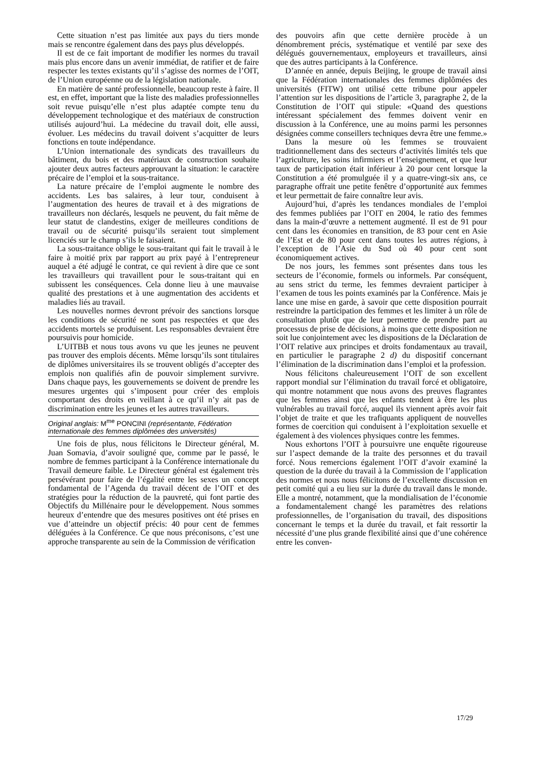Cette situation n’est pas limitée aux pays du tiers monde mais se rencontre également dans des pays plus développés.
Il est de ce fait important de modifier les normes du travail mais plus encore dans un avenir immédiat, de ratifier et de faire respecter les textes existants qu’il s’agisse des normes de l’OIT, de l’Union européenne ou de la législation nationale.
En matière de santé professionnelle, beaucoup reste à faire. Il est, en effet, important que la liste des maladies professionnelles soit revue puisqu’elle n’est plus adaptée compte tenu du développement technologique et des matériaux de construction utilisés aujourd’hui. La médecine du travail doit, elle aussi, évoluer. Les médecins du travail doivent s’acquitter de leurs fonctions en toute indépendance.
L’Union internationale des syndicats des travailleurs du bâtiment, du bois et des matériaux de construction souhaite ajouter deux autres facteurs approuvant la situation: le caractère précaire de l’emploi et la sous-traitance.
La nature précaire de l’emploi augmente le nombre des accidents. Les bas salaires, à leur tour, conduisent à l’augmentation des heures de travail et à des migrations de travailleurs non déclarés, lesquels ne peuvent, du fait même de leur statut de clandestins, exiger de meilleures conditions de travail ou de sécurité puisqu’ils seraient tout simplement licenciés sur le champ s’ils le faisaient.
La sous-traitance oblige le sous-traitant qui fait le travail à le faire à moitié prix par rapport au prix payé à l’entrepreneur auquel a été adjugé le contrat, ce qui revient à dire que ce sont les travailleurs qui travaillent pour le sous-traitant qui en subissent les conséquences. Cela donne lieu à une mauvaise qualité des prestations et à une augmentation des accidents et maladies liés au travail.
Les nouvelles normes devront prévoir des sanctions lorsque les conditions de sécurité ne sont pas respectées et que des accidents mortels se produisent. Les responsables devraient être poursuivis pour homicide.
L’UITBB et nous tous avons vu que les jeunes ne peuvent pas trouver des emplois décents. Même lorsqu’ils sont titulaires de diplômes universitaires ils se trouvent obligés d’accepter des emplois non qualifiés afin de pouvoir simplement survivre. Dans chaque pays, les gouvernements se doivent de prendre les mesures urgentes qui s’imposent pour créer des emplois comportant des droits en veillant à ce qu’il n’y ait pas de discrimination entre les jeunes et les autres travailleurs.
Original anglais: M<sup>me</sup> PONCINI (représentante, Fédération internationale des femmes diplômées des universités)
Une fois de plus, nous félicitons le Directeur général, M. Juan Somavia, d’avoir souligné que, comme par le passé, le nombre de femmes participant à la Conférence internationale du Travail demeure faible. Le Directeur général est également très persévérant pour faire de l’égalité entre les sexes un concept fondamental de l’Agenda du travail décent de l’OIT et des stratégies pour la réduction de la pauvreté, qui font partie des Objectifs du Millénaire pour le développement. Nous sommes heureux d’entendre que des mesures positives ont été prises en vue d’atteindre un objectif précis: 40 pour cent de femmes déléguées à la Conférence. Ce que nous préconisons, c’est une approche transparente au sein de la Commission de vérification
des pouvoirs afin que cette dernière procède à un dénombrement précis, systématique et ventilé par sexe des délégués gouvernementaux, employeurs et travailleurs, ainsi que des autres participants à la Conférence.
D’année en année, depuis Beijing, le groupe de travail ainsi que la Fédération internationales des femmes diplômées des universités (FITW) ont utilisé cette tribune pour appeler l’attention sur les dispositions de l’article 3, paragraphe 2, de la Constitution de l’OIT qui stipule: «Quand des questions intéressant spécialement des femmes doivent venir en discussion à la Conférence, une au moins parmi les personnes désignées comme conseillers techniques devra être une femme.»
Dans la mesure où les femmes se trouvaient traditionnellement dans des secteurs d’activités limités tels que l’agriculture, les soins infirmiers et l’enseignement, et que leur taux de participation était inférieur à 20 pour cent lorsque la Constitution a été promulguée il y a quatre-vingt-six ans, ce paragraphe offrait une petite fenêtre d’opportunité aux femmes et leur permettait de faire connaître leur avis.
Aujourd’hui, d’après les tendances mondiales de l’emploi des femmes publiées par l’OIT en 2004, le ratio des femmes dans la main-d’œuvre a nettement augmenté. Il est de 91 pour cent dans les économies en transition, de 83 pour cent en Asie de l’Est et de 80 pour cent dans toutes les autres régions, à l’exception de l’Asie du Sud où 40 pour cent sont économiquement actives.
De nos jours, les femmes sont présentes dans tous les secteurs de l’économie, formels ou informels. Par conséquent, au sens strict du terme, les femmes devraient participer à l’examen de tous les points examinés par la Conférence. Mais je lance une mise en garde, à savoir que cette disposition pourrait restreindre la participation des femmes et les limiter à un rôle de consultation plutôt que de leur permettre de prendre part au processus de prise de décisions, à moins que cette disposition ne soit lue conjointement avec les dispositions de la Déclaration de l’OIT relative aux principes et droits fondamentaux au travail, en particulier le paragraphe 2 d) du dispositif concernant l’élimination de la discrimination dans l’emploi et la profession.
Nous félicitons chaleureusement l’OIT de son excellent rapport mondial sur l’élimination du travail forcé et obligatoire, qui montre notamment que nous avons des preuves flagrantes que les femmes ainsi que les enfants tendent à être les plus vulnérables au travail forcé, auquel ils viennent après avoir fait l’objet de traite et que les trafiquants appliquent de nouvelles formes de coercition qui conduisent à l’exploitation sexuelle et également à des violences physiques contre les femmes.
Nous exhortons l’OIT à poursuivre une enquête rigoureuse sur l’aspect demande de la traite des personnes et du travail forcé. Nous remercions également l’OIT d’avoir examiné la question de la durée du travail à la Commission de l’application des normes et nous nous félicitons de l’excellente discussion en petit comité qui a eu lieu sur la durée du travail dans le monde. Elle a montré, notamment, que la mondialisation de l’économie a fondamentalement changé les paramètres des relations professionnelles, de l’organisation du travail, des dispositions concernant le temps et la durée du travail, et fait ressortir la nécessité d’une plus grande flexibilité ainsi que d’une cohérence entre les conven-
17/29